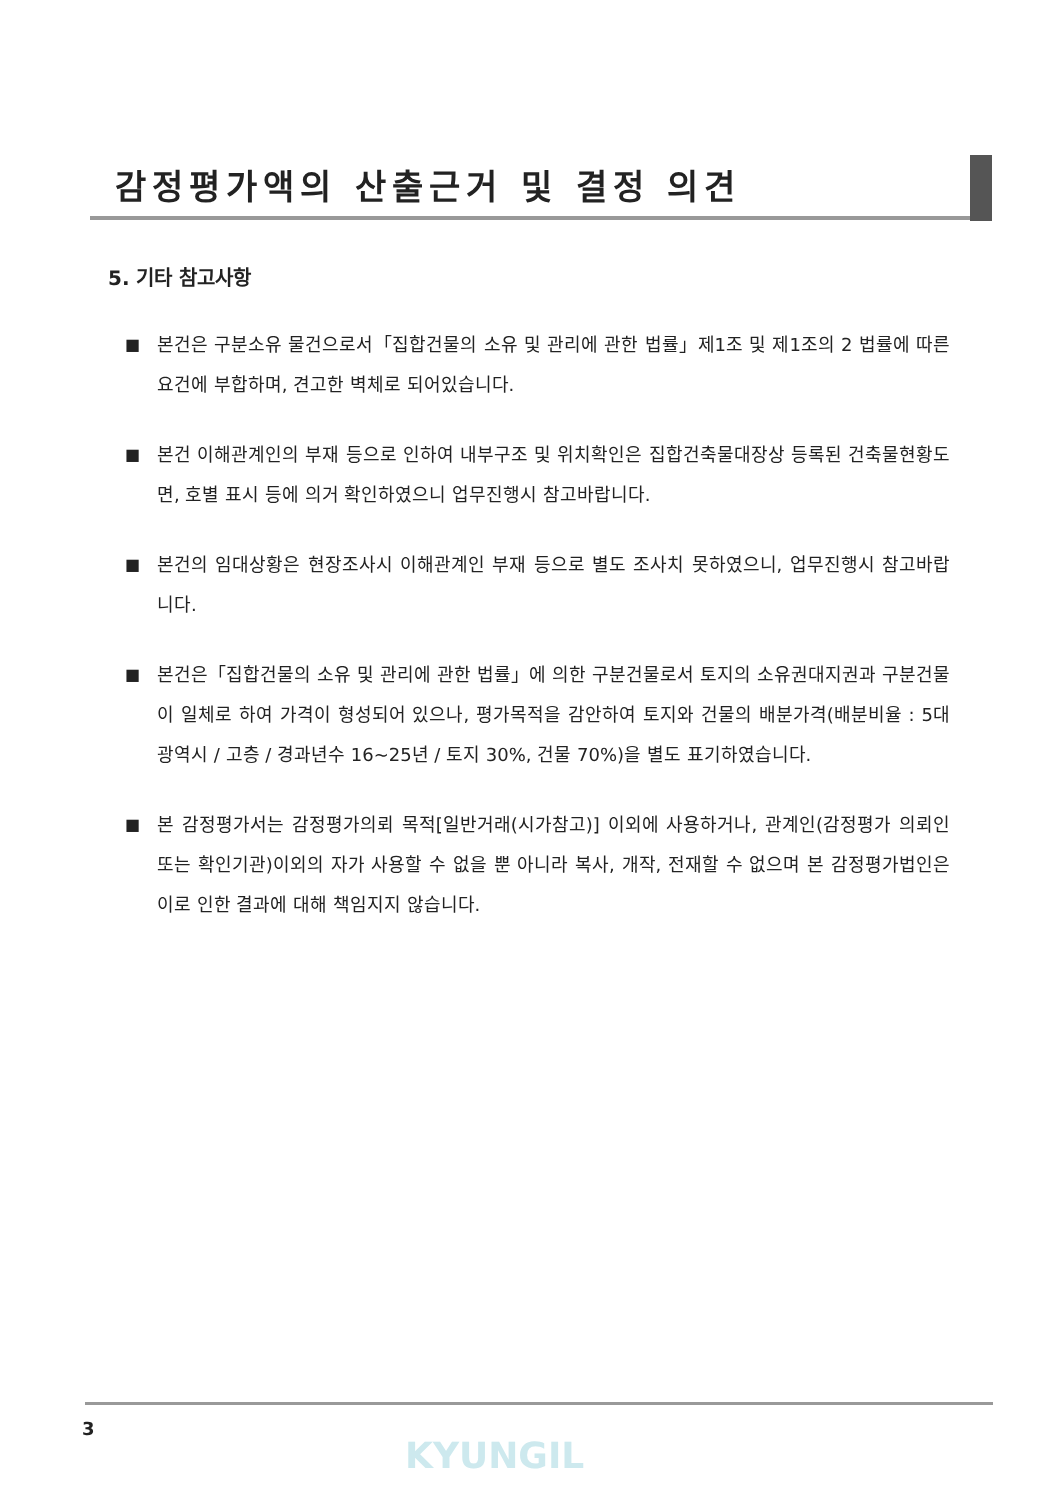감정평가액의 산출근거 및 결정 의견
5. 기타 참고사항
■ 본건은 구분소유 물건으로서「집합건물의 소유 및 관리에 관한 법률」제1조 및 제1조의 2 법률에 따른 요건에 부합하며, 견고한 벽체로 되어있습니다.
■ 본건 이해관계인의 부재 등으로 인하여 내부구조 및 위치확인은 집합건축물대장상 등록된 건축물현황도면, 호별 표시 등에 의거 확인하였으니 업무진행시 참고바랍니다.
■ 본건의 임대상황은 현장조사시 이해관계인 부재 등으로 별도 조사치 못하였으니, 업무진행시 참고바랍니다.
■ 본건은「집합건물의 소유 및 관리에 관한 법률」에 의한 구분건물로서 토지의 소유권대지권과 구분건물이 일체로 하여 가격이 형성되어 있으나, 평가목적을 감안하여 토지와 건물의 배분가격(배분비율 : 5대 광역시 / 고층 / 경과년수 16~25년 / 토지 30%, 건물 70%)을 별도 표기하였습니다.
■ 본 감정평가서는 감정평가의뢰 목적[일반거래(시가참고)] 이외에 사용하거나, 관계인(감정평가 의뢰인 또는 확인기관)이외의 자가 사용할 수 없을 뿐 아니라 복사, 개작, 전재할 수 없으며 본 감정평가법인은 이로 인한 결과에 대해 책임지지 않습니다.
3
KYUNGIL